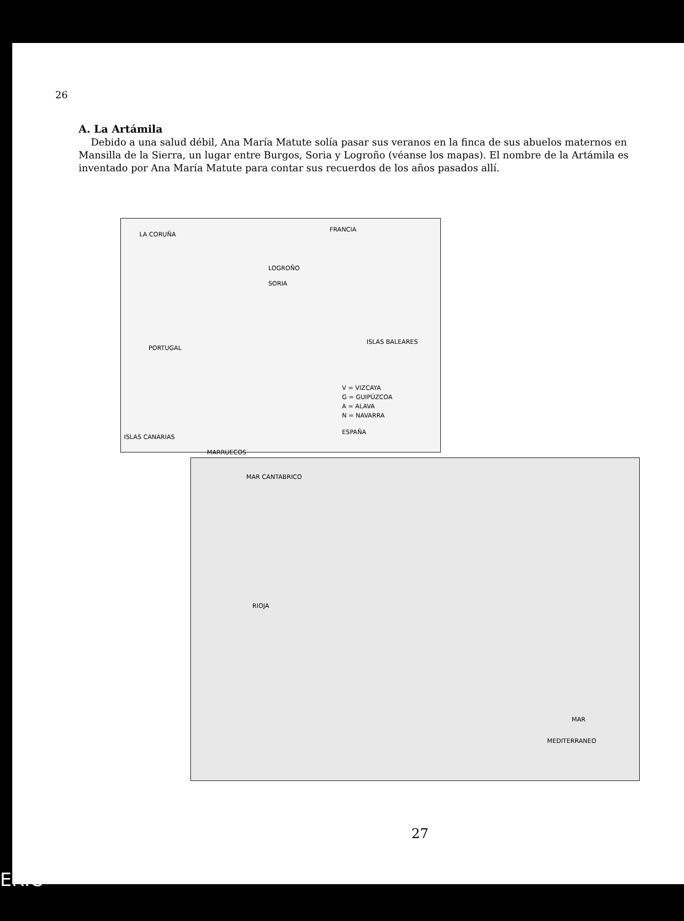26
A. La Artámila
Debido a una salud débil, Ana María Matute solía pasar sus veranos en la finca de sus abuelos maternos en Mansilla de la Sierra, un lugar entre Burgos, Soria y Logroño (véanse los mapas). El nombre de la Artámila es inventado por Ana María Matute para contar sus recuerdos de los años pasados allí.
FRANCIA
LA CORUÑA
LOGROÑO
SORIA
ISLAS BALEARES
PORTUGAL
V = VIZCAYA
G = GUIPÚZCOA
A = ALAVA
N = NAVARRA
ESPAÑA
ISLAS CANARIAS
MARRUECOS
MAR CANTABRICO
RIOJA
MEDITERRANEO
MAR
27
ERIC